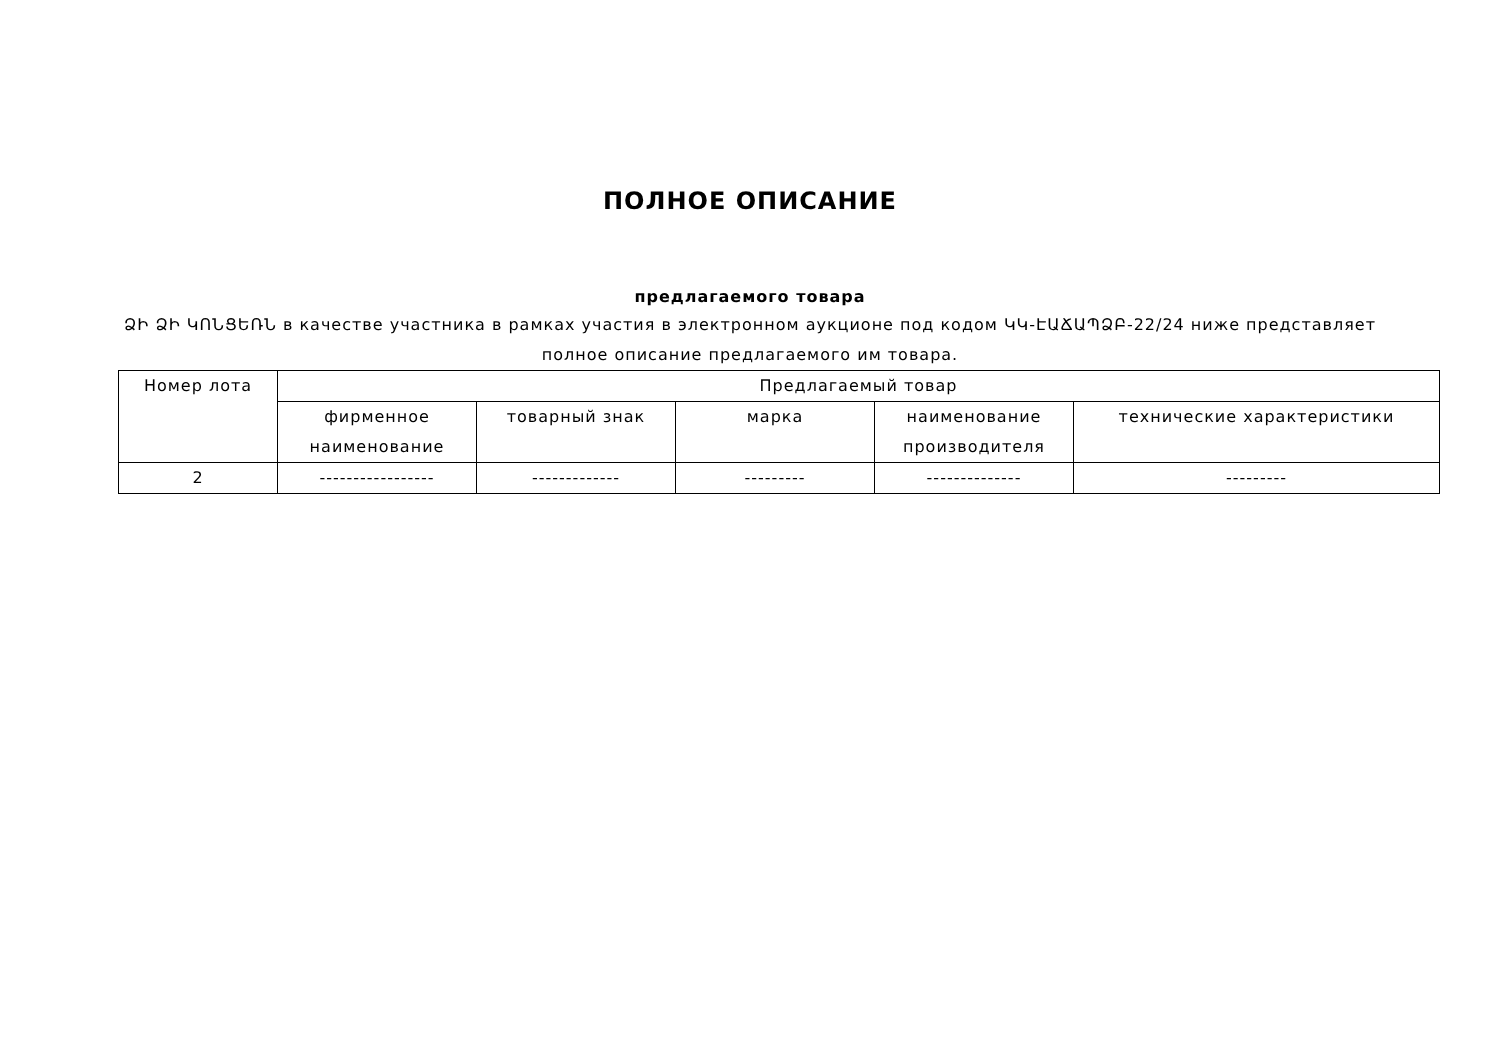ПОЛНОЕ ОПИСАНИЕ
предлагаемого товара
ՁԻ ՁԻ ԿՈՆՑԵՌՆ в качестве участника в рамках участия в электронном аукционе под кодом ԿԿ-ԷԱՃԱՊՁԲ-22/24 ниже представляет полное описание предлагаемого им товара.
| Номер лота | Предлагаемый товар | | | | |
| --- | --- | --- | --- | --- | --- |
| | фирменное наименование | товарный знак | марка | наименование производителя | технические характеристики |
| 2 | ----------------- | ------------- | --------- | -------------- | --------- |